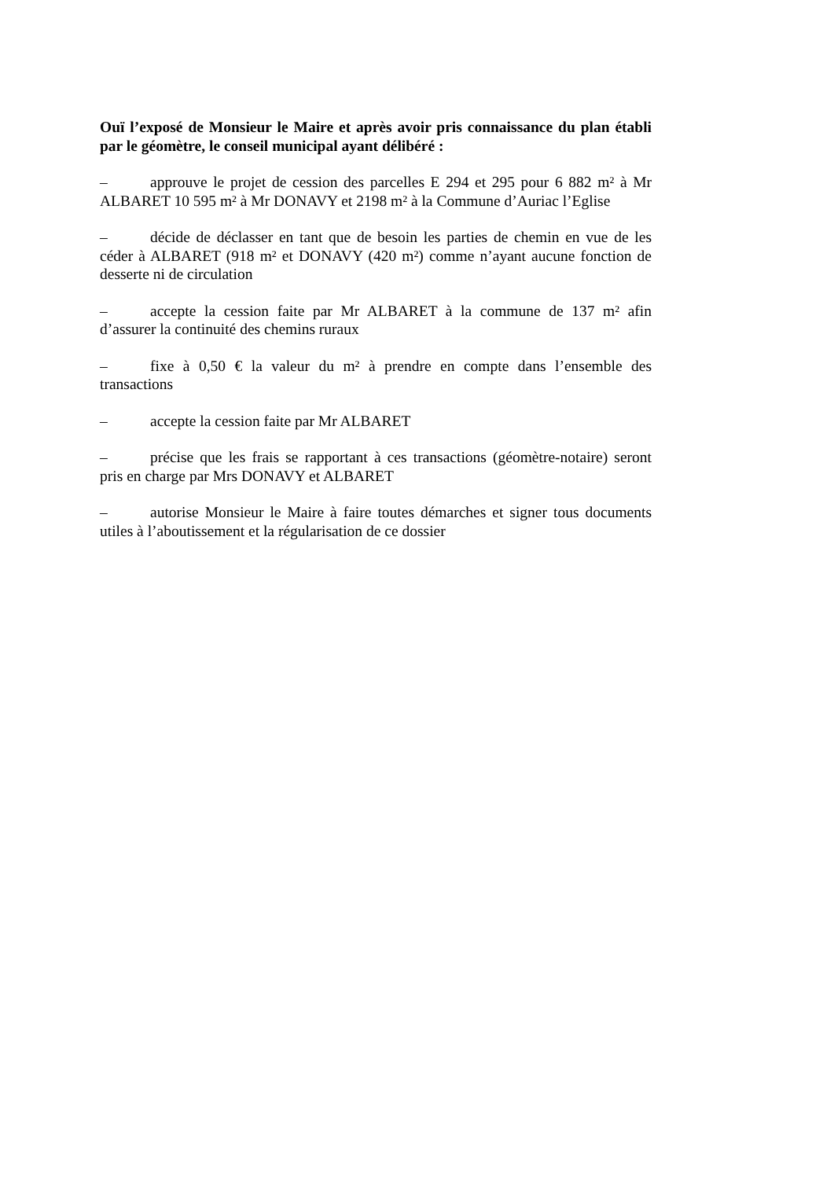Ouï l’exposé de Monsieur le Maire et après avoir pris connaissance du plan établi par le géomètre, le conseil municipal ayant délibéré :
– approuve le projet de cession des parcelles E 294 et 295 pour 6 882 m² à Mr ALBARET 10 595 m² à Mr DONAVY et 2198 m² à la Commune d’Auriac l’Eglise
– décide de déclasser en tant que de besoin les parties de chemin en vue de les céder à ALBARET (918 m² et DONAVY (420 m²) comme n’ayant aucune fonction de desserte ni de circulation
– accepte la cession faite par Mr ALBARET à la commune de 137 m² afin d’assurer la continuité des chemins ruraux
– fixe à 0,50 € la valeur du m² à prendre en compte dans l’ensemble des transactions
– accepte la cession faite par Mr ALBARET
– précise que les frais se rapportant à ces transactions (géomètre-notaire) seront pris en charge par Mrs DONAVY et ALBARET
– autorise Monsieur le Maire à faire toutes démarches et signer tous documents utiles à l’aboutissement et la régularisation de ce dossier